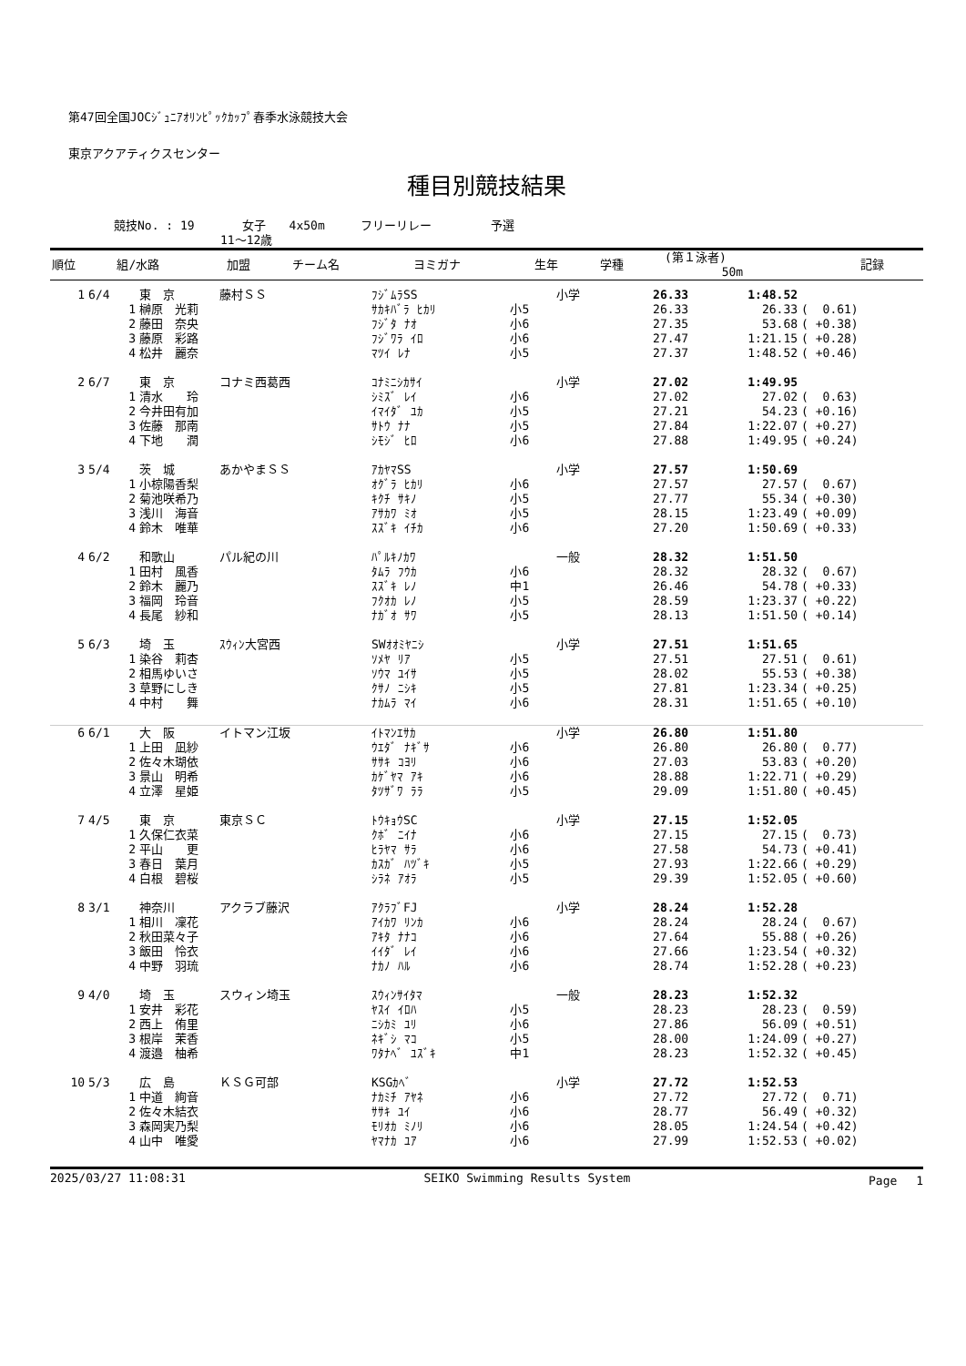第47回全国JOCｼﾞｭﾆｱｵﾘﾝﾋﾟｯｸｶｯﾌﾟ春季水泳競技大会
東京アクアティクスセンター
種目別競技結果
競技No. : 19　　　　女子　　4x50m　　　フリーリレー　　　　　予選
　　　　　　　　　11～12歳
| 順位 | 組/水路 | 加盟 | チーム名 | ヨミガナ | 生年 | 学種 | (第１泳者) 50m | 記録 |
| --- | --- | --- | --- | --- | --- | --- | --- | --- |
| 1 | 6/4 | 東 京 | 藤村ＳＳ | ﾌｼﾞﾑﾗSS | | 小学 | 26.33 | 1:48.52 | |
| | 1 | 榊原 光莉 | | ｻｶｷﾊﾞﾗ ﾋｶﾘ | 小5 | | 26.33 | 26.33 | ( 0.61) |
| | 2 | 藤田 奈央 | | ﾌｼﾞﾀ ﾅｵ | 小6 | | 27.35 | 53.68 | ( +0.38) |
| | 3 | 藤原 彩路 | | ﾌｼﾞﾜﾗ ｲﾛ | 小6 | | 27.47 | 1:21.15 | ( +0.28) |
| | 4 | 松井 麗奈 | | ﾏﾂｲ ﾚﾅ | 小5 | | 27.37 | 1:48.52 | ( +0.46) |
| 2 | 6/7 | 東 京 | コナミ西葛西 | ｺﾅﾐﾆｼｶｻｲ | | 小学 | 27.02 | 1:49.95 | |
| | 1 | 清水 玲 | | ｼﾐｽﾞ ﾚｲ | 小6 | | 27.02 | 27.02 | ( 0.63) |
| | 2 | 今井田有加 | | ｲﾏｲﾀﾞ ﾕｶ | 小5 | | 27.21 | 54.23 | ( +0.16) |
| | 3 | 佐藤 那南 | | ｻﾄｳ ﾅﾅ | 小5 | | 27.84 | 1:22.07 | ( +0.27) |
| | 4 | 下地 潤 | | ｼﾓｼﾞ ﾋﾛ | 小6 | | 27.88 | 1:49.95 | ( +0.24) |
| 3 | 5/4 | 茨 城 | あかやまＳＳ | ｱｶﾔﾏSS | | 小学 | 27.57 | 1:50.69 | |
| | 1 | 小椋陽香梨 | | ｵｸﾞﾗ ﾋｶﾘ | 小6 | | 27.57 | 27.57 | ( 0.67) |
| | 2 | 菊池咲希乃 | | ｷｸﾁ ｻｷﾉ | 小5 | | 27.77 | 55.34 | ( +0.30) |
| | 3 | 浅川 海音 | | ｱｻｶﾜ ﾐｵ | 小5 | | 28.15 | 1:23.49 | ( +0.09) |
| | 4 | 鈴木 唯華 | | ｽｽﾞｷ ｲﾁｶ | 小6 | | 27.20 | 1:50.69 | ( +0.33) |
| 4 | 6/2 | 和歌山 | パル紀の川 | ﾊﾟﾙｷﾉｶﾜ | | 一般 | 28.32 | 1:51.50 | |
| | 1 | 田村 風香 | | ﾀﾑﾗ ﾌｳｶ | 小6 | | 28.32 | 28.32 | ( 0.67) |
| | 2 | 鈴木 麗乃 | | ｽｽﾞｷ ﾚﾉ | 中1 | | 26.46 | 54.78 | ( +0.33) |
| | 3 | 福岡 玲音 | | ﾌｸｵｶ ﾚﾉ | 小5 | | 28.59 | 1:23.37 | ( +0.22) |
| | 4 | 長尾 紗和 | | ﾅｶﾞｵ ｻﾜ | 小5 | | 28.13 | 1:51.50 | ( +0.14) |
| 5 | 6/3 | 埼 玉 | ｽｳｨﾝ大宮西 | SWｵｵﾐﾔﾆｼ | | 小学 | 27.51 | 1:51.65 | |
| | 1 | 染谷 莉杏 | | ｿﾒﾔ ﾘｱ | 小5 | | 27.51 | 27.51 | ( 0.61) |
| | 2 | 相馬ゆいさ | | ｿｳﾏ ﾕｲｻ | 小5 | | 28.02 | 55.53 | ( +0.38) |
| | 3 | 草野にしき | | ｸｻﾉ ﾆｼｷ | 小5 | | 27.81 | 1:23.34 | ( +0.25) |
| | 4 | 中村 舞 | | ﾅｶﾑﾗ ﾏｲ | 小6 | | 28.31 | 1:51.65 | ( +0.10) |
| 6 | 6/1 | 大 阪 | イトマン江坂 | ｲﾄﾏﾝｴｻｶ | | 小学 | 26.80 | 1:51.80 | |
| | 1 | 上田 凪紗 | | ｳｴﾀﾞ ﾅｷﾞｻ | 小6 | | 26.80 | 26.80 | ( 0.77) |
| | 2 | 佐々木瑚依 | | ｻｻｷ ｺﾖﾘ | 小6 | | 27.03 | 53.83 | ( +0.20) |
| | 3 | 景山 明希 | | ｶｹﾞﾔﾏ ｱｷ | 小6 | | 28.88 | 1:22.71 | ( +0.29) |
| | 4 | 立澤 星姫 | | ﾀﾂｻﾞﾜ ﾗﾗ | 小5 | | 29.09 | 1:51.80 | ( +0.45) |
| 7 | 4/5 | 東 京 | 東京ＳＣ | ﾄｳｷｮｳSC | | 小学 | 27.15 | 1:52.05 | |
| | 1 | 久保仁衣菜 | | ｸﾎﾞ ﾆｲﾅ | 小6 | | 27.15 | 27.15 | ( 0.73) |
| | 2 | 平山 更 | | ﾋﾗﾔﾏ ｻﾗ | 小6 | | 27.58 | 54.73 | ( +0.41) |
| | 3 | 春日 葉月 | | ｶｽｶﾞ ﾊﾂﾞｷ | 小5 | | 27.93 | 1:22.66 | ( +0.29) |
| | 4 | 白根 碧桜 | | ｼﾗﾈ ｱｵﾗ | 小5 | | 29.39 | 1:52.05 | ( +0.60) |
| 8 | 3/1 | 神奈川 | アクラブ藤沢 | ｱｸﾗﾌﾞFJ | | 小学 | 28.24 | 1:52.28 | |
| | 1 | 相川 凜花 | | ｱｲｶﾜ ﾘﾝｶ | 小6 | | 28.24 | 28.24 | ( 0.67) |
| | 2 | 秋田菜々子 | | ｱｷﾀ ﾅﾅｺ | 小6 | | 27.64 | 55.88 | ( +0.26) |
| | 3 | 飯田 怜衣 | | ｲｲﾀﾞ ﾚｲ | 小6 | | 27.66 | 1:23.54 | ( +0.32) |
| | 4 | 中野 羽琉 | | ﾅｶﾉ ﾊﾙ | 小6 | | 28.74 | 1:52.28 | ( +0.23) |
| 9 | 4/0 | 埼 玉 | スウィン埼玉 | ｽｳｨﾝｻｲﾀﾏ | | 一般 | 28.23 | 1:52.32 | |
| | 1 | 安井 彩花 | | ﾔｽｲ ｲﾛﾊ | 小5 | | 28.23 | 28.23 | ( 0.59) |
| | 2 | 西上 侑里 | | ﾆｼｶﾐ ﾕﾘ | 小6 | | 27.86 | 56.09 | ( +0.51) |
| | 3 | 根岸 茉香 | | ﾈｷﾞｼ ﾏｺ | 小5 | | 28.00 | 1:24.09 | ( +0.27) |
| | 4 | 渡邉 柚希 | | ﾜﾀﾅﾍﾞ ﾕｽﾞｷ | 中1 | | 28.23 | 1:52.32 | ( +0.45) |
| 10 | 5/3 | 広 島 | ＫＳＧ可部 | KSGｶﾍﾞ | | 小学 | 27.72 | 1:52.53 | |
| | 1 | 中道 絢音 | | ﾅｶﾐﾁ ｱﾔﾈ | 小6 | | 27.72 | 27.72 | ( 0.71) |
| | 2 | 佐々木結衣 | | ｻｻｷ ﾕｲ | 小6 | | 28.77 | 56.49 | ( +0.32) |
| | 3 | 森岡実乃梨 | | ﾓﾘｵｶ ﾐﾉﾘ | 小6 | | 28.05 | 1:24.54 | ( +0.42) |
| | 4 | 山中 唯愛 | | ﾔﾏﾅｶ ﾕｱ | 小6 | | 27.99 | 1:52.53 | ( +0.02) |
2025/03/27 11:08:31 SEIKO Swimming Results System Page　 1